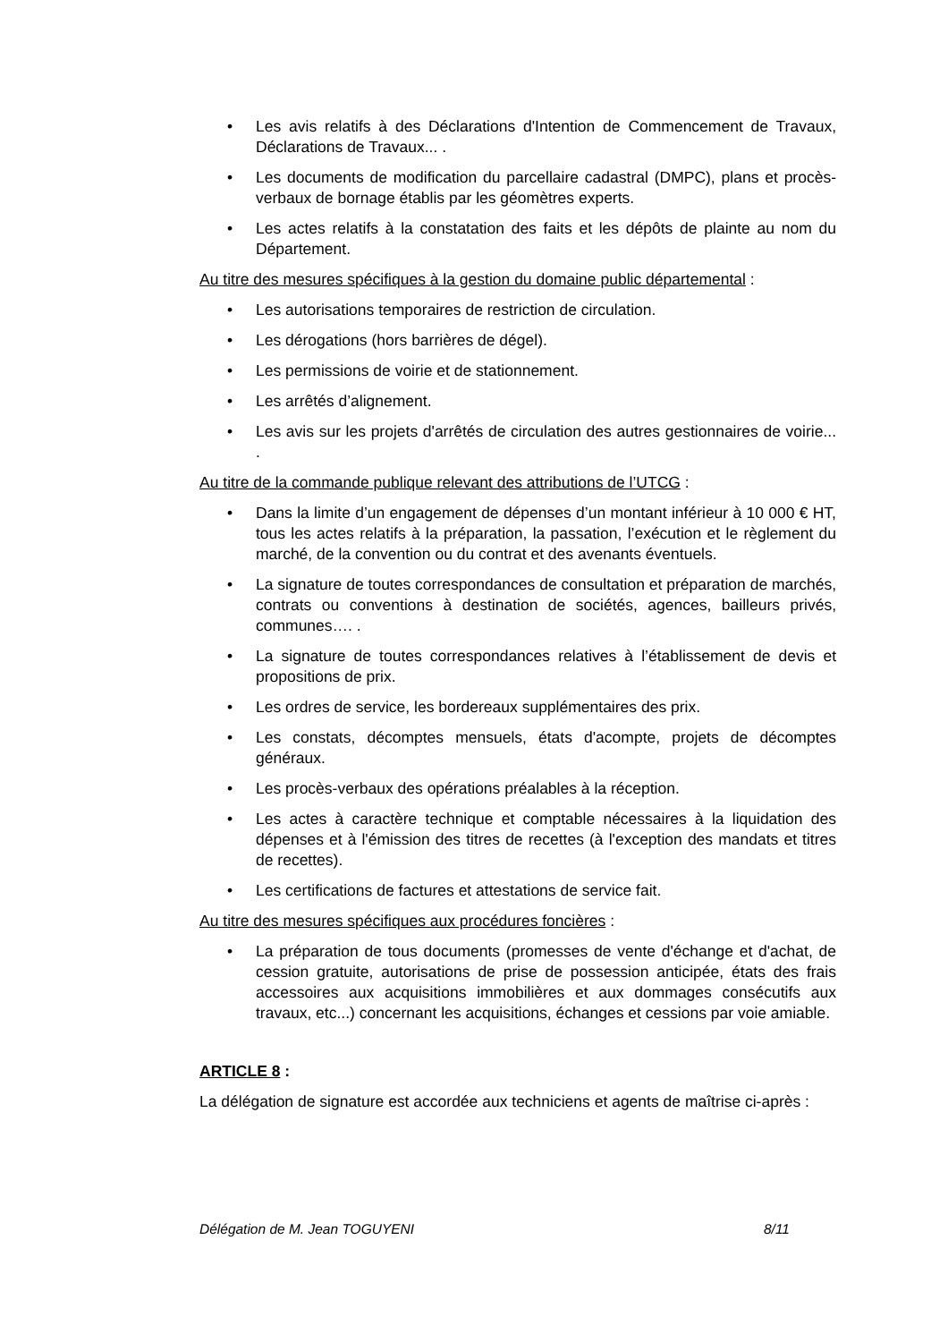• Les avis relatifs à des Déclarations d'Intention de Commencement de Travaux, Déclarations de Travaux... .
• Les documents de modification du parcellaire cadastral (DMPC), plans et procès-verbaux de bornage établis par les géomètres experts.
• Les actes relatifs à la constatation des faits et les dépôts de plainte au nom du Département.
Au titre des mesures spécifiques à la gestion du domaine public départemental :
• Les autorisations temporaires de restriction de circulation.
• Les dérogations (hors barrières de dégel).
• Les permissions de voirie et de stationnement.
• Les arrêtés d’alignement.
• Les avis sur les projets d'arrêtés de circulation des autres gestionnaires de voirie... .
Au titre de la commande publique relevant des attributions de l’UTCG :
• Dans la limite d’un engagement de dépenses d’un montant inférieur à 10 000 € HT, tous les actes relatifs à la préparation, la passation, l’exécution et le règlement du marché, de la convention ou du contrat et des avenants éventuels.
• La signature de toutes correspondances de consultation et préparation de marchés, contrats ou conventions à destination de sociétés, agences, bailleurs privés, communes…. .
• La signature de toutes correspondances relatives à l’établissement de devis et propositions de prix.
• Les ordres de service, les bordereaux supplémentaires des prix.
• Les constats, décomptes mensuels, états d'acompte, projets de décomptes généraux.
• Les procès-verbaux des opérations préalables à la réception.
• Les actes à caractère technique et comptable nécessaires à la liquidation des dépenses et à l'émission des titres de recettes (à l'exception des mandats et titres de recettes).
• Les certifications de factures et attestations de service fait.
Au titre des mesures spécifiques aux procédures foncières :
• La préparation de tous documents (promesses de vente d'échange et d'achat, de cession gratuite, autorisations de prise de possession anticipée, états des frais accessoires aux acquisitions immobilières et aux dommages consécutifs aux travaux, etc...) concernant les acquisitions, échanges et cessions par voie amiable.
ARTICLE 8 :
La délégation de signature est accordée aux techniciens et agents de maîtrise ci-après :
Délégation de M. Jean TOGUYENI 8/11